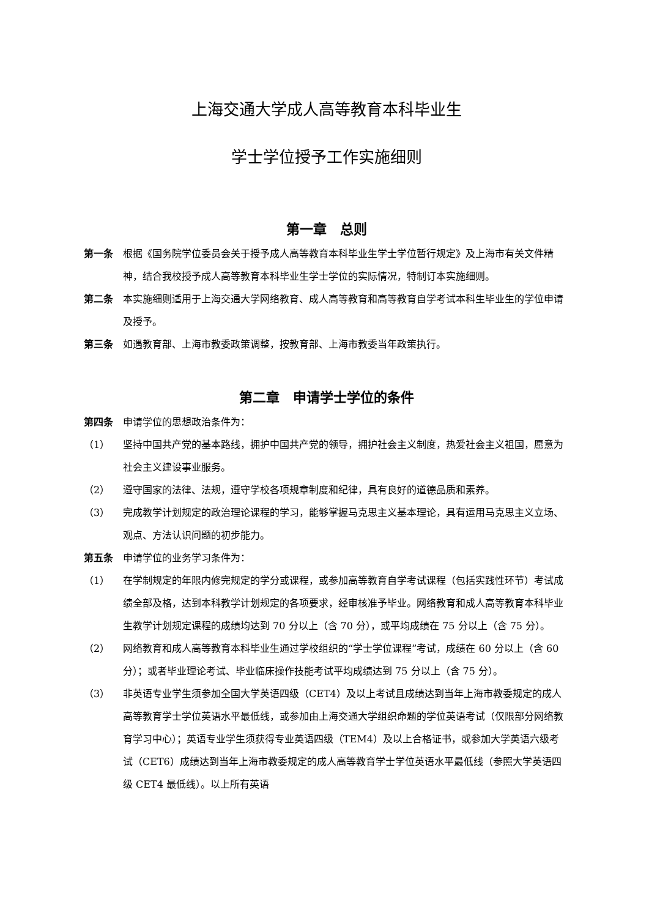上海交通大学成人高等教育本科毕业生
学士学位授予工作实施细则
第一章　总则
第一条 根据《国务院学位委员会关于授予成人高等教育本科毕业生学士学位暂行规定》及上海市有关文件精神，结合我校授予成人高等教育本科毕业生学士学位的实际情况，特制订本实施细则。
第二条 本实施细则适用于上海交通大学网络教育、成人高等教育和高等教育自学考试本科生毕业生的学位申请及授予。
第三条 如遇教育部、上海市教委政策调整，按教育部、上海市教委当年政策执行。
第二章　申请学士学位的条件
第四条 申请学位的思想政治条件为：
（1） 坚持中国共产党的基本路线，拥护中国共产党的领导，拥护社会主义制度，热爱社会主义祖国，愿意为社会主义建设事业服务。
（2） 遵守国家的法律、法规，遵守学校各项规章制度和纪律，具有良好的道德品质和素养。
（3） 完成教学计划规定的政治理论课程的学习，能够掌握马克思主义基本理论，具有运用马克思主义立场、观点、方法认识问题的初步能力。
第五条 申请学位的业务学习条件为：
（1） 在学制规定的年限内修完规定的学分或课程，或参加高等教育自学考试课程（包括实践性环节）考试成绩全部及格，达到本科教学计划规定的各项要求，经审核准予毕业。网络教育和成人高等教育本科毕业生教学计划规定课程的成绩均达到 70 分以上（含 70 分），或平均成绩在 75 分以上（含 75 分）。
（2） 网络教育和成人高等教育本科毕业生通过学校组织的“学士学位课程”考试，成绩在 60 分以上（含 60 分）；或者毕业理论考试、毕业临床操作技能考试平均成绩达到 75 分以上（含 75 分）。
（3） 非英语专业学生须参加全国大学英语四级（CET4）及以上考试且成绩达到当年上海市教委规定的成人高等教育学士学位英语水平最低线，或参加由上海交通大学组织命题的学位英语考试（仅限部分网络教育学习中心）；英语专业学生须获得专业英语四级（TEM4）及以上合格证书，或参加大学英语六级考试（CET6）成绩达到当年上海市教委规定的成人高等教育学士学位英语水平最低线（参照大学英语四级 CET4 最低线）。以上所有英语